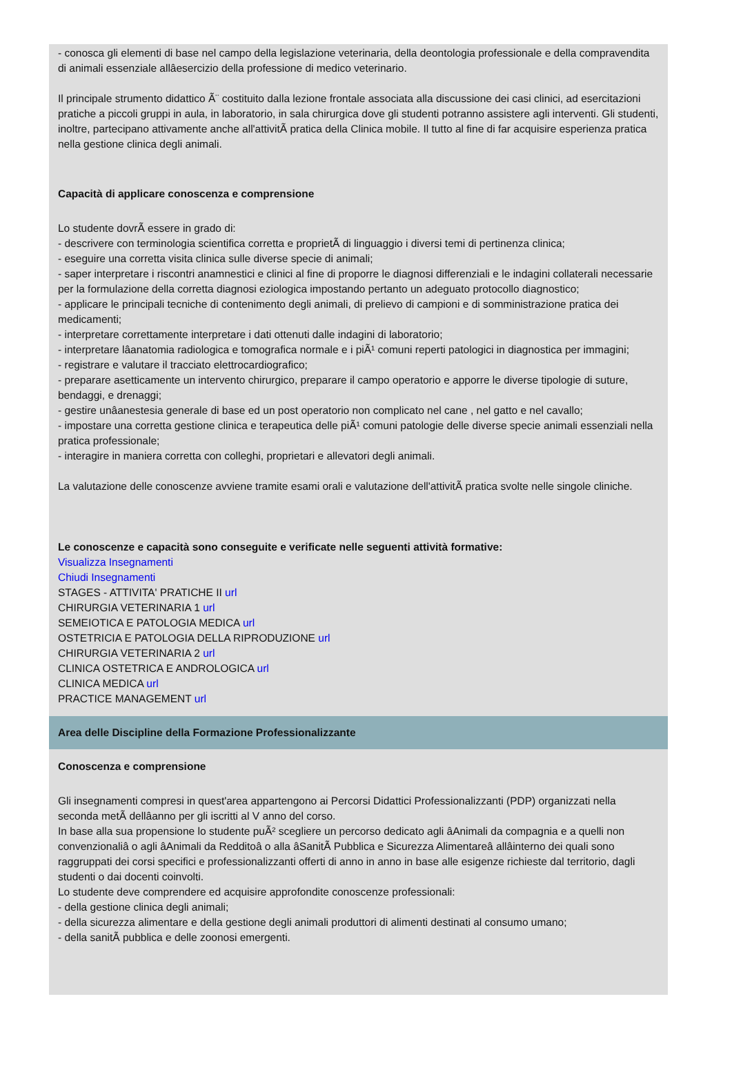- conosca gli elementi di base nel campo della legislazione veterinaria, della deontologia professionale e della compravendita di animali essenziale allâesercizio della professione di medico veterinario.
Il principale strumento didattico Ã¨ costituito dalla lezione frontale associata alla discussione dei casi clinici, ad esercitazioni pratiche a piccoli gruppi in aula, in laboratorio, in sala chirurgica dove gli studenti potranno assistere agli interventi. Gli studenti, inoltre, partecipano attivamente anche all'attivitÃ pratica della Clinica mobile. Il tutto al fine di far acquisire esperienza pratica nella gestione clinica degli animali.
Capacità di applicare conoscenza e comprensione
Lo studente dovrÃ essere in grado di:
- descrivere con terminologia scientifica corretta e proprietÃ di linguaggio i diversi temi di pertinenza clinica;
- eseguire una corretta visita clinica sulle diverse specie di animali;
- saper interpretare i riscontri anamnestici e clinici al fine di proporre le diagnosi differenziali e le indagini collaterali necessarie per la formulazione della corretta diagnosi eziologica impostando pertanto un adeguato protocollo diagnostico;
- applicare le principali tecniche di contenimento degli animali, di prelievo di campioni e di somministrazione pratica dei medicamenti;
- interpretare correttamente interpretare i dati ottenuti dalle indagini di laboratorio;
- interpretare lâanatomia radiologica e tomografica normale e i piÃ¹ comuni reperti patologici in diagnostica per immagini;
- registrare e valutare il tracciato elettrocardiografico;
- preparare asetticamente un intervento chirurgico, preparare il campo operatorio e apporre le diverse tipologie di suture, bendaggi, e drenaggi;
- gestire unâanestesia generale di base ed un post operatorio non complicato nel cane , nel gatto e nel cavallo;
- impostare una corretta gestione clinica e terapeutica delle piÃ¹ comuni patologie delle diverse specie animali essenziali nella pratica professionale;
- interagire in maniera corretta con colleghi, proprietari e allevatori degli animali.
La valutazione delle conoscenze avviene tramite esami orali e valutazione dell'attivitÃ pratica svolte nelle singole cliniche.
Le conoscenze e capacità sono conseguite e verificate nelle seguenti attività formative:
Visualizza Insegnamenti
Chiudi Insegnamenti
STAGES - ATTIVITA' PRATICHE II url
CHIRURGIA VETERINARIA 1 url
SEMEIOTICA E PATOLOGIA MEDICA url
OSTETRICIA E PATOLOGIA DELLA RIPRODUZIONE url
CHIRURGIA VETERINARIA 2 url
CLINICA OSTETRICA E ANDROLOGICA url
CLINICA MEDICA url
PRACTICE MANAGEMENT url
Area delle Discipline della Formazione Professionalizzante
Conoscenza e comprensione
Gli insegnamenti compresi in quest'area appartengono ai Percorsi Didattici Professionalizzanti (PDP) organizzati nella seconda metÃ dellâanno per gli iscritti al V anno del corso.
In base alla sua propensione lo studente puÃ² scegliere un percorso dedicato agli âAnimali da compagnia e a quelli non convenzionaliâ o agli âAnimali da Redditoâ o alla âSanitÃ Pubblica e Sicurezza Alimentareâ allâinterno dei quali sono raggruppati dei corsi specifici e professionalizzanti offerti di anno in anno in base alle esigenze richieste dal territorio, dagli studenti o dai docenti coinvolti.
Lo studente deve comprendere ed acquisire approfondite conoscenze professionali:
- della gestione clinica degli animali;
- della sicurezza alimentare e della gestione degli animali produttori di alimenti destinati al consumo umano;
- della sanitÃ pubblica e delle zoonosi emergenti.